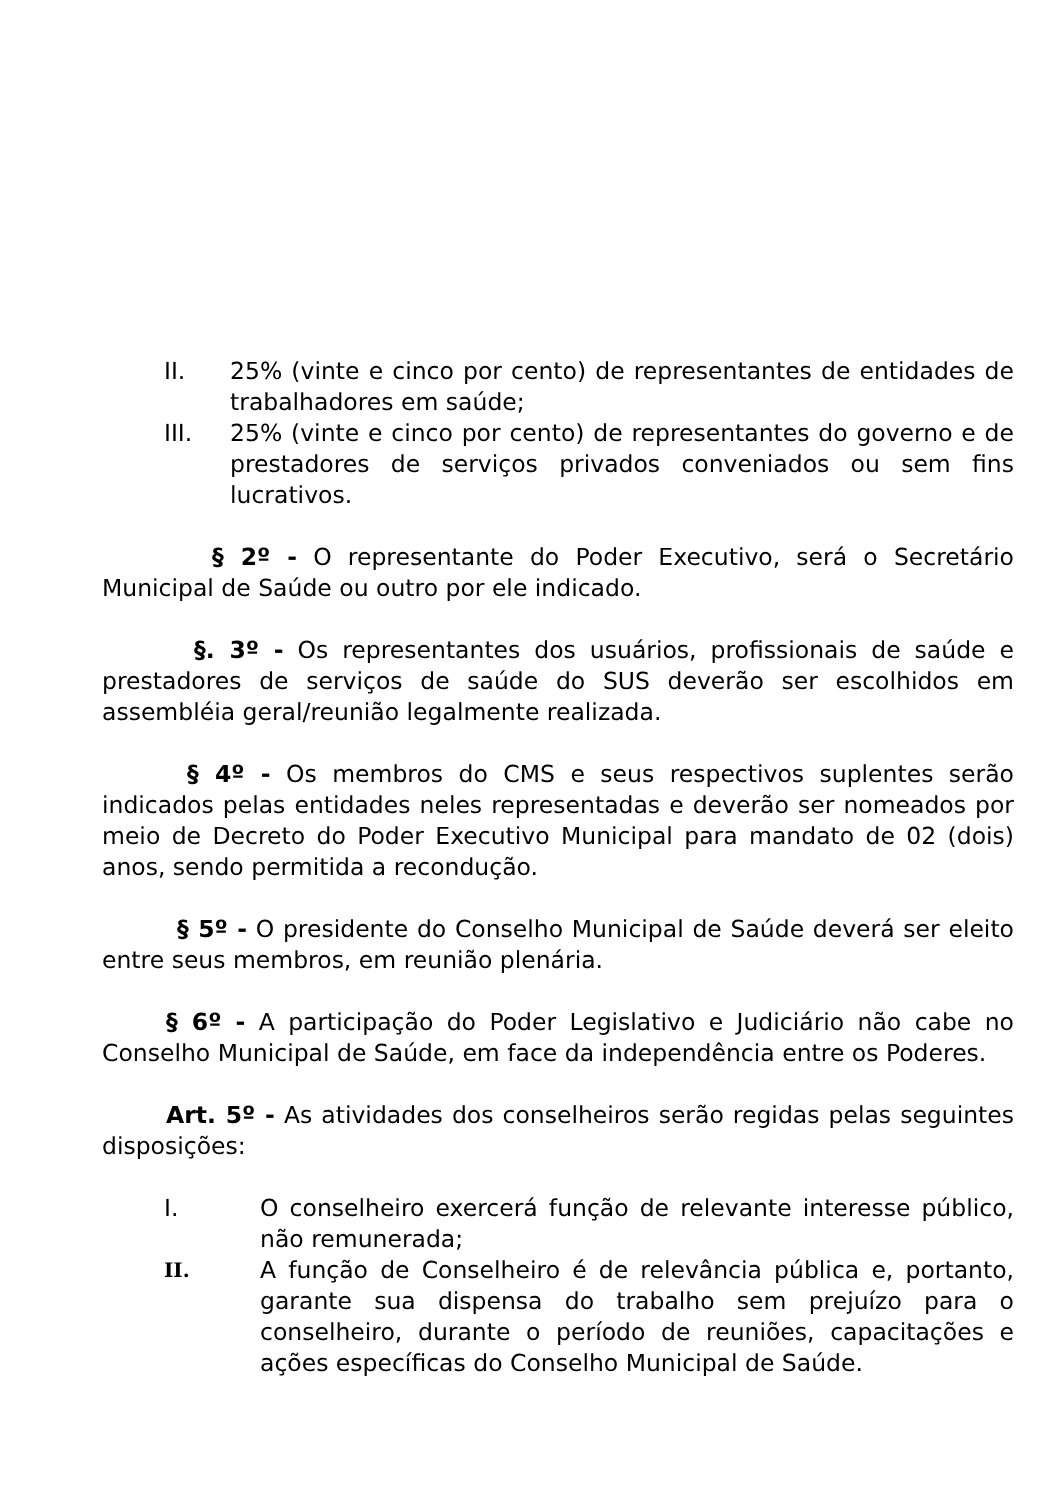II. 25% (vinte e cinco por cento) de representantes de entidades de trabalhadores em saúde;
III. 25% (vinte e cinco por cento) de representantes do governo e de prestadores de serviços privados conveniados ou sem fins lucrativos.
§ 2º - O representante do Poder Executivo, será o Secretário Municipal de Saúde ou outro por ele indicado.
§. 3º - Os representantes dos usuários, profissionais de saúde e prestadores de serviços de saúde do SUS deverão ser escolhidos em assembléia geral/reunião legalmente realizada.
§ 4º - Os membros do CMS e seus respectivos suplentes serão indicados pelas entidades neles representadas e deverão ser nomeados por meio de Decreto do Poder Executivo Municipal para mandato de 02 (dois) anos, sendo permitida a recondução.
§ 5º - O presidente do Conselho Municipal de Saúde deverá ser eleito entre seus membros, em reunião plenária.
§ 6º - A participação do Poder Legislativo e Judiciário não cabe no Conselho Municipal de Saúde, em face da independência entre os Poderes.
Art. 5º - As atividades dos conselheiros serão regidas pelas seguintes disposições:
I. O conselheiro exercerá função de relevante interesse público, não remunerada;
II.
A função de Conselheiro é de relevância pública e, portanto, garante sua dispensa do trabalho sem prejuízo para o conselheiro, durante o período de reuniões, capacitações e ações específicas do Conselho Municipal de Saúde.